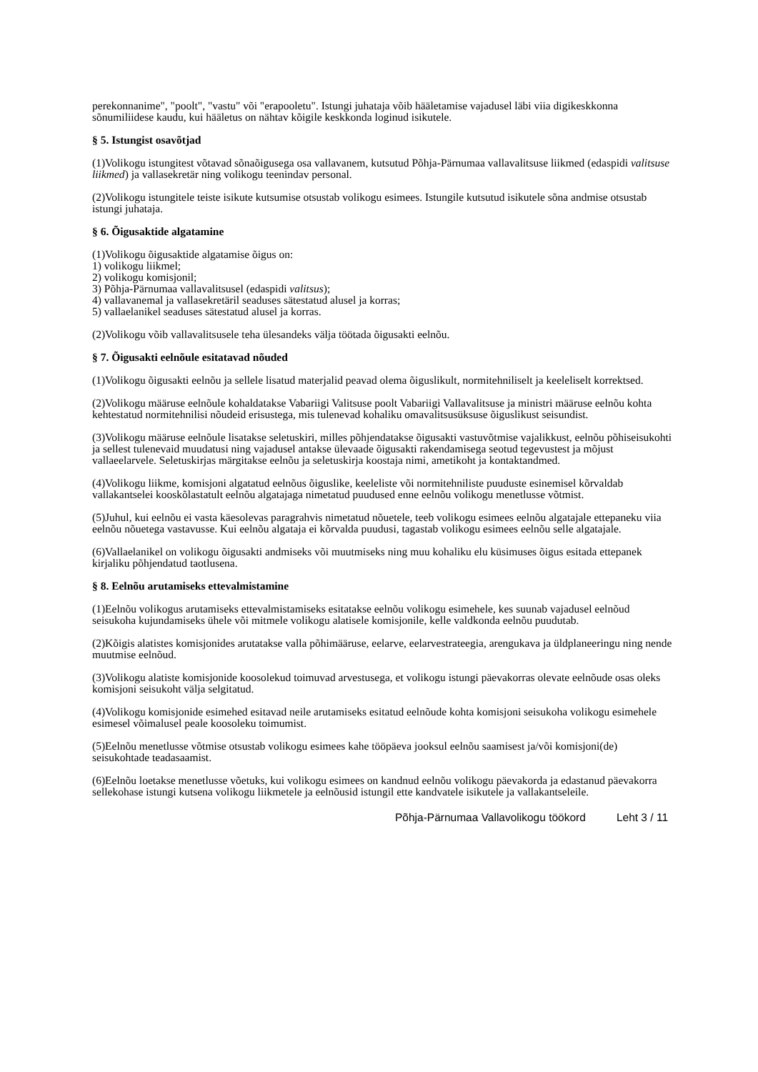perekonnanime", "poolt", "vastu" või "erapooletu". Istungi juhataja võib hääletamise vajadusel läbi viia digikeskkonna sõnumiliidese kaudu, kui hääletus on nähtav kõigile keskkonda loginud isikutele.
§ 5. Istungist osavõtjad
(1)Volikogu istungitest võtavad sõnaõigusega osa vallavanem, kutsutud Põhja-Pärnumaa vallavalitsuse liikmed (edaspidi valitsuse liikmed) ja vallasekretär ning volikogu teenindav personal.
(2)Volikogu istungitele teiste isikute kutsumise otsustab volikogu esimees. Istungile kutsutud isikutele sõna andmise otsustab istungi juhataja.
§ 6. Õigusaktide algatamine
(1)Volikogu õigusaktide algatamise õigus on:
1) volikogu liikmel;
2) volikogu komisjonil;
3) Põhja-Pärnumaa vallavalitsusel (edaspidi valitsus);
4) vallavanemal ja vallasekretäril seaduses sätestatud alusel ja korras;
5) vallaelanikel seaduses sätestatud alusel ja korras.
(2)Volikogu võib vallavalitsusele teha ülesandeks välja töötada õigusakti eelnõu.
§ 7. Õigusakti eelnõule esitatavad nõuded
(1)Volikogu õigusakti eelnõu ja sellele lisatud materjalid peavad olema õiguslikult, normitehniliselt ja keeleliselt korrektsed.
(2)Volikogu määruse eelnõule kohaldatakse Vabariigi Valitsuse poolt Vabariigi Vallavalitsuse ja ministri määruse eelnõu kohta kehtestatud normitehnilisi nõudeid erisustega, mis tulenevad kohaliku omavalitsusüksuse õiguslikust seisundist.
(3)Volikogu määruse eelnõule lisatakse seletuskiri, milles põhjendatakse õigusakti vastuvõtmise vajalikkust, eelnõu põhiseisukohti ja sellest tulenevaid muudatusi ning vajadusel antakse ülevaade õigusakti rakendamisega seotud tegevustest ja mõjust vallaeelarvele. Seletuskirjas märgitakse eelnõu ja seletuskirja koostaja nimi, ametikoht ja kontaktandmed.
(4)Volikogu liikme, komisjoni algatatud eelnõus õiguslike, keeleliste või normitehniliste puuduste esinemisel kõrvaldab vallakantselei kooskõlastatult eelnõu algatajaga nimetatud puudused enne eelnõu volikogu menetlusse võtmist.
(5)Juhul, kui eelnõu ei vasta käesolevas paragrahvis nimetatud nõuetele, teeb volikogu esimees eelnõu algatajale ettepaneku viia eelnõu nõuetega vastavusse. Kui eelnõu algataja ei kõrvalda puudusi, tagastab volikogu esimees eelnõu selle algatajale.
(6)Vallaelanikel on volikogu õigusakti andmiseks või muutmiseks ning muu kohaliku elu küsimuses õigus esitada ettepanek kirjaliku põhjendatud taotlusena.
§ 8. Eelnõu arutamiseks ettevalmistamine
(1)Eelnõu volikogus arutamiseks ettevalmistamiseks esitatakse eelnõu volikogu esimehele, kes suunab vajadusel eelnõud seisukoha kujundamiseks ühele või mitmele volikogu alatisele komisjonile, kelle valdkonda eelnõu puudutab.
(2)Kõigis alatistes komisjonides arutatakse valla põhimääruse, eelarve, eelarvestrateegia, arengukava ja üldplaneeringu ning nende muutmise eelnõud.
(3)Volikogu alatiste komisjonide koosolekud toimuvad arvestusega, et volikogu istungi päevakorras olevate eelnõude osas oleks komisjoni seisukoht välja selgitatud.
(4)Volikogu komisjonide esimehed esitavad neile arutamiseks esitatud eelnõude kohta komisjoni seisukoha volikogu esimehele esimesel võimalusel peale koosoleku toimumist.
(5)Eelnõu menetlusse võtmise otsustab volikogu esimees kahe tööpäeva jooksul eelnõu saamisest ja/või komisjoni(de) seisukohtade teadasaamist.
(6)Eelnõu loetakse menetlusse võetuks, kui volikogu esimees on kandnud eelnõu volikogu päevakorda ja edastanud päevakorra sellekohase istungi kutsena volikogu liikmetele ja eelnõusid istungil ette kandvatele isikutele ja vallakantseleile.
Põhja-Pärnumaa Vallavolikogu töökord Leht 3 / 11